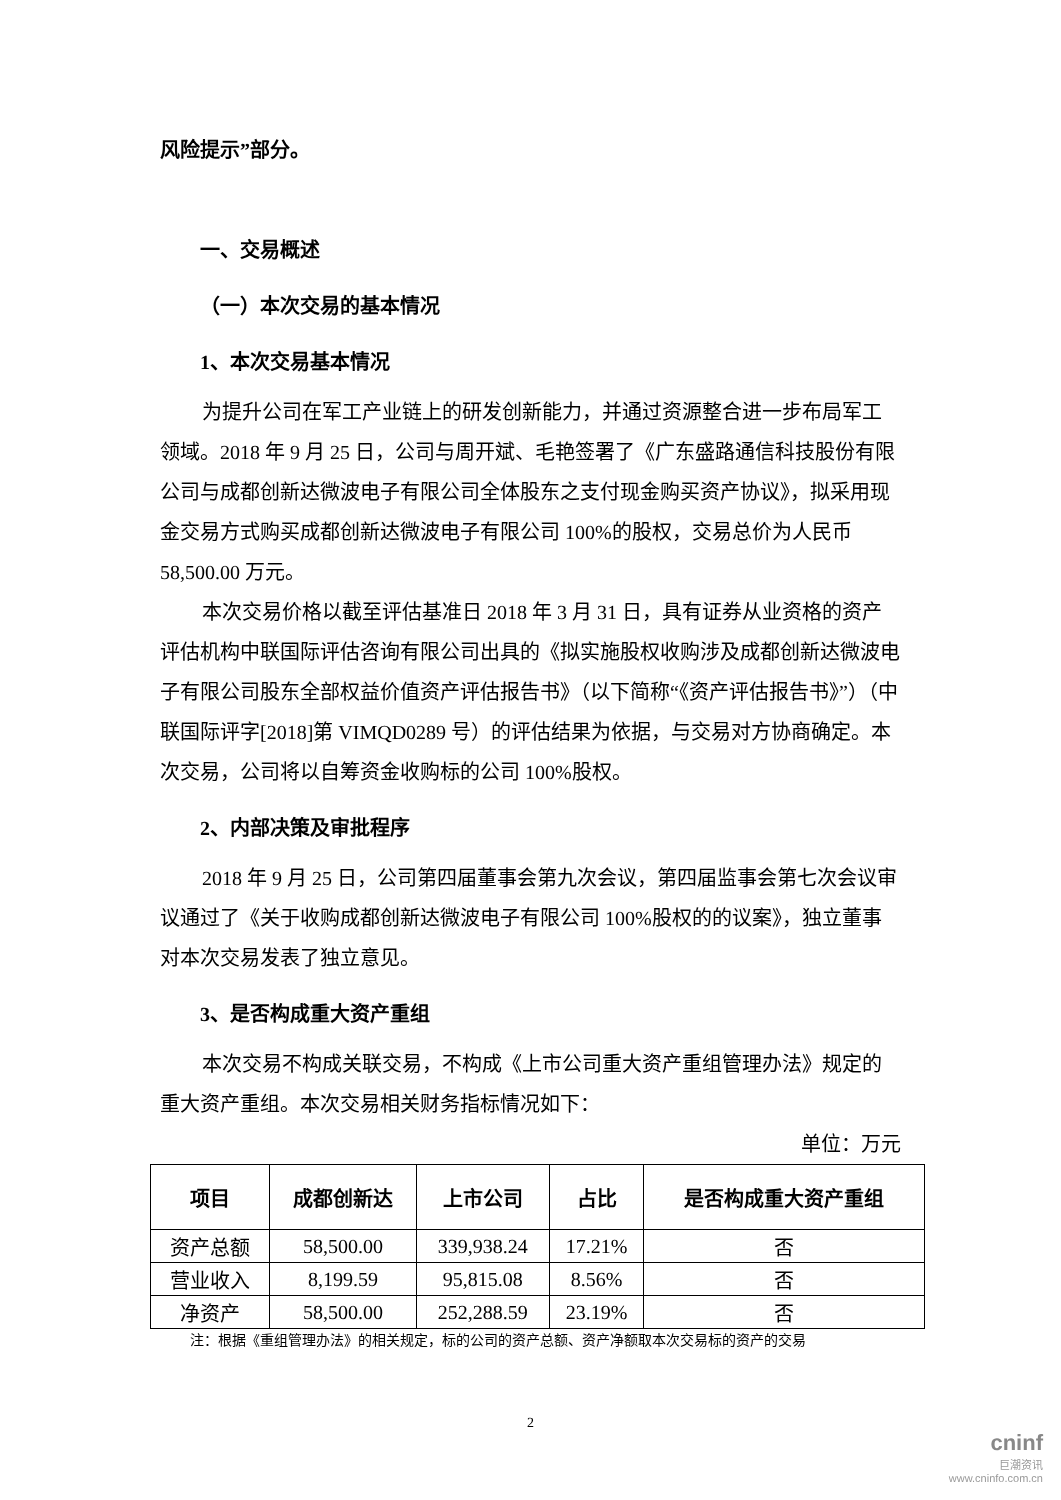风险提示”部分。
一、交易概述
（一）本次交易的基本情况
1、本次交易基本情况
为提升公司在军工产业链上的研发创新能力，并通过资源整合进一步布局军工领域。2018 年 9 月 25 日，公司与周开斌、毛艳签署了《广东盛路通信科技股份有限公司与成都创新达微波电子有限公司全体股东之支付现金购买资产协议》，拟采用现金交易方式购买成都创新达微波电子有限公司 100%的股权，交易总价为人民币 58,500.00 万元。
本次交易价格以截至评估基准日 2018 年 3 月 31 日，具有证券从业资格的资产评估机构中联国际评估咨询有限公司出具的《拟实施股权收购涉及成都创新达微波电子有限公司股东全部权益价值资产评估报告书》（以下简称“《资产评估报告书》”）（中联国际评字[2018]第 VIMQD0289 号）的评估结果为依据，与交易对方协商确定。本次交易，公司将以自筹资金收购标的公司 100%股权。
2、内部决策及审批程序
2018 年 9 月 25 日，公司第四届董事会第九次会议，第四届监事会第七次会议审议通过了《关于收购成都创新达微波电子有限公司 100%股权的的议案》，独立董事对本次交易发表了独立意见。
3、是否构成重大资产重组
本次交易不构成关联交易，不构成《上市公司重大资产重组管理办法》规定的重大资产重组。本次交易相关财务指标情况如下：
单位：万元
| 项目 | 成都创新达 | 上市公司 | 占比 | 是否构成重大资产重组 |
| --- | --- | --- | --- | --- |
| 资产总额 | 58,500.00 | 339,938.24 | 17.21% | 否 |
| 营业收入 | 8,199.59 | 95,815.08 | 8.56% | 否 |
| 净资产 | 58,500.00 | 252,288.59 | 23.19% | 否 |
注：根据《重组管理办法》的相关规定，标的公司的资产总额、资产净额取本次交易标的资产的交易
2
cninf
巨潮资讯
www.cninfo.com.cn